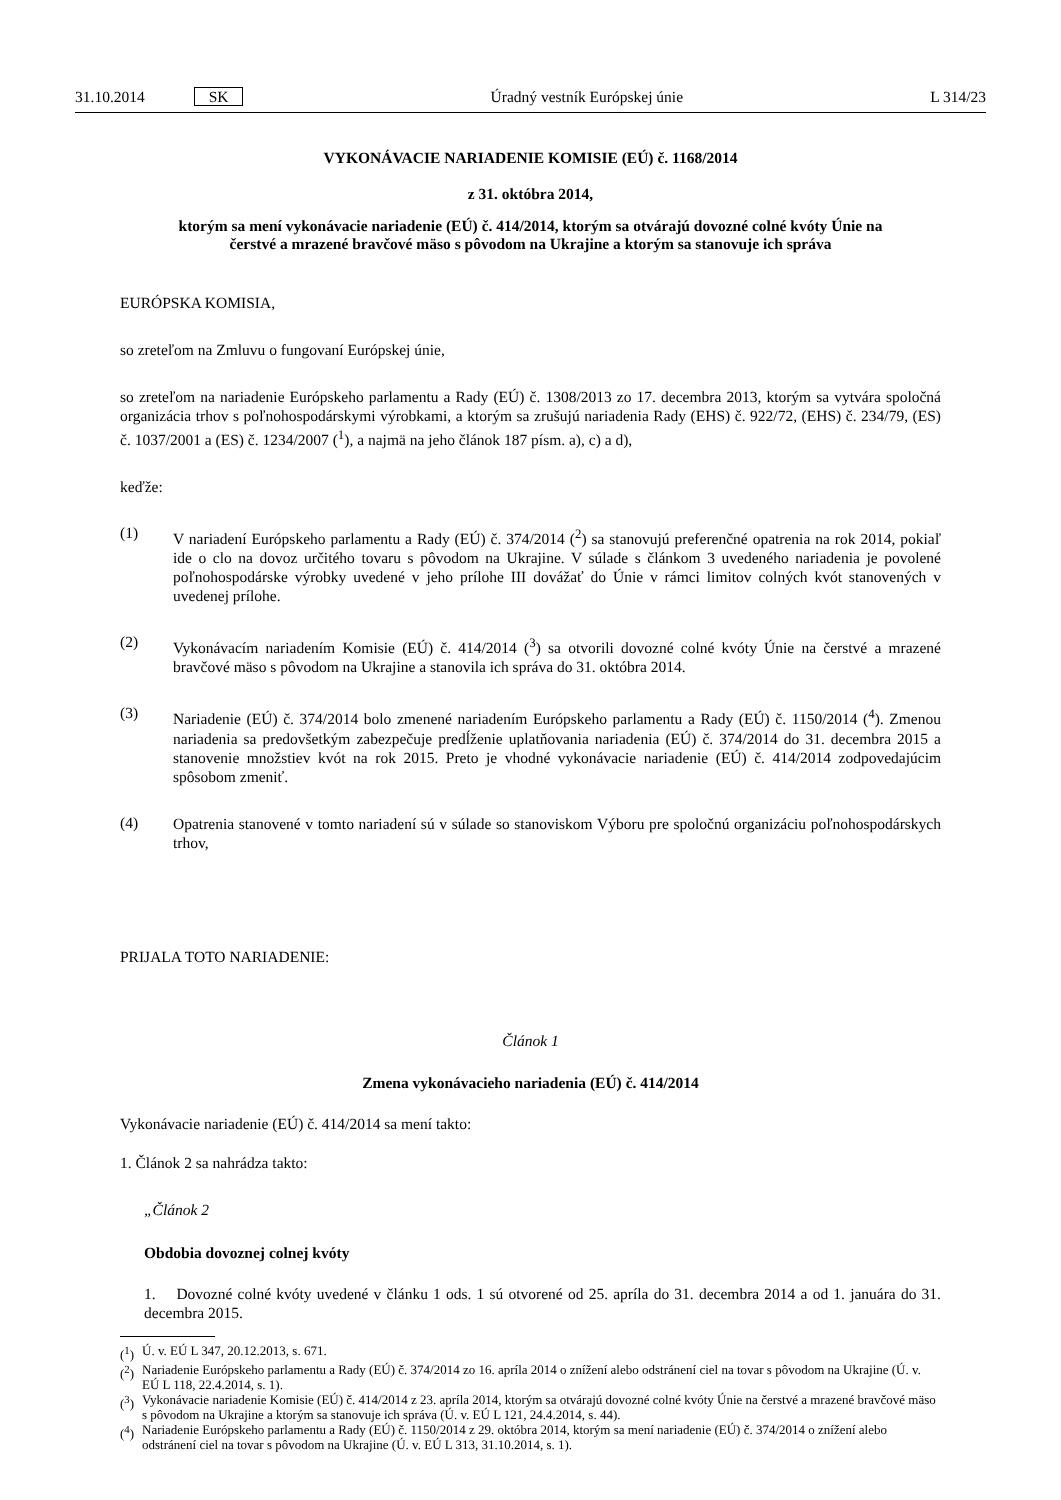31.10.2014 SK Úradný vestník Európskej únie L 314/23
VYKONÁVACIE NARIADENIE KOMISIE (EÚ) č. 1168/2014
z 31. októbra 2014,
ktorým sa mení vykonávacie nariadenie (EÚ) č. 414/2014, ktorým sa otvárajú dovozné colné kvóty Únie na čerstvé a mrazené bravčové mäso s pôvodom na Ukrajine a ktorým sa stanovuje ich správa
EURÓPSKA KOMISIA,
so zreteľom na Zmluvu o fungovaní Európskej únie,
so zreteľom na nariadenie Európskeho parlamentu a Rady (EÚ) č. 1308/2013 zo 17. decembra 2013, ktorým sa vytvára spoločná organizácia trhov s poľnohospodárskymi výrobkami, a ktorým sa zrušujú nariadenia Rady (EHS) č. 922/72, (EHS) č. 234/79, (ES) č. 1037/2001 a (ES) č. 1234/2007 (<sup>1</sup>), a najmä na jeho článok 187 písm. a), c) a d),
keďže:
(1)
V nariadení Európskeho parlamentu a Rady (EÚ) č. 374/2014 (<sup>2</sup>) sa stanovujú preferenčné opatrenia na rok 2014, pokiaľ ide o clo na dovoz určitého tovaru s pôvodom na Ukrajine. V súlade s článkom 3 uvedeného nariadenia je povolené poľnohospodárske výrobky uvedené v jeho prílohe III dovážať do Únie v rámci limitov colných kvót stanovených v uvedenej prílohe.
(2)
Vykonávacím nariadením Komisie (EÚ) č. 414/2014 (<sup>3</sup>) sa otvorili dovozné colné kvóty Únie na čerstvé a mrazené bravčové mäso s pôvodom na Ukrajine a stanovila ich správa do 31. októbra 2014.
(3)
Nariadenie (EÚ) č. 374/2014 bolo zmenené nariadením Európskeho parlamentu a Rady (EÚ) č. 1150/2014 (<sup>4</sup>). Zmenou nariadenia sa predovšetkým zabezpečuje predĺženie uplatňovania nariadenia (EÚ) č. 374/2014 do 31. decembra 2015 a stanovenie množstiev kvót na rok 2015. Preto je vhodné vykonávacie nariadenie (EÚ) č. 414/2014 zodpovedajúcim spôsobom zmeniť.
(4)
Opatrenia stanovené v tomto nariadení sú v súlade so stanoviskom Výboru pre spoločnú organizáciu poľnohospodárskych trhov,
PRIJALA TOTO NARIADENIE:
Článok 1
Zmena vykonávacieho nariadenia (EÚ) č. 414/2014
Vykonávacie nariadenie (EÚ) č. 414/2014 sa mení takto:
1. Článok 2 sa nahrádza takto:
„Článok 2
Obdobia dovoznej colnej kvóty
1. Dovozné colné kvóty uvedené v článku 1 ods. 1 sú otvorené od 25. apríla do 31. decembra 2014 a od 1. januára do 31. decembra 2015.
(<sup>1</sup>) Ú. v. EÚ L 347, 20.12.2013, s. 671.
(<sup>2</sup>) Nariadenie Európskeho parlamentu a Rady (EÚ) č. 374/2014 zo 16. apríla 2014 o znížení alebo odstránení ciel na tovar s pôvodom na Ukrajine (Ú. v. EÚ L 118, 22.4.2014, s. 1).
(<sup>3</sup>) Vykonávacie nariadenie Komisie (EÚ) č. 414/2014 z 23. apríla 2014, ktorým sa otvárajú dovozné colné kvóty Únie na čerstvé a mrazené bravčové mäso s pôvodom na Ukrajine a ktorým sa stanovuje ich správa (Ú. v. EÚ L 121, 24.4.2014, s. 44).
(<sup>4</sup>) Nariadenie Európskeho parlamentu a Rady (EÚ) č. 1150/2014 z 29. októbra 2014, ktorým sa mení nariadenie (EÚ) č. 374/2014 o znížení alebo odstránení ciel na tovar s pôvodom na Ukrajine (Ú. v. EÚ L 313, 31.10.2014, s. 1).